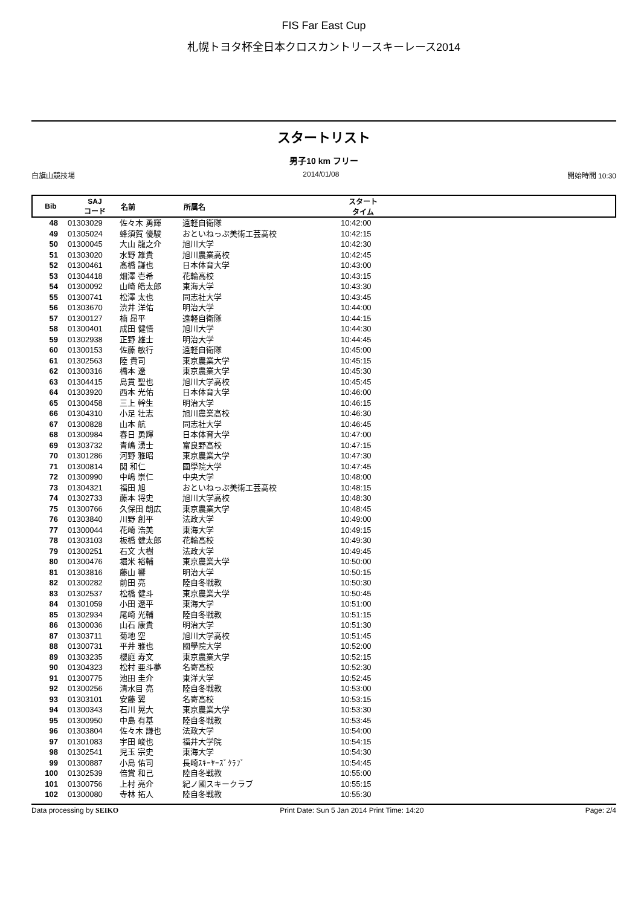FIS Far East Cup
札幌トヨタ杯全日本クロスカントリースキーレース2014
スタートリスト
男子10 km フリー
白旗山競技場 2014/01/08 開始時間 10:30
Bib SAJ
コード 名前 所属名 スタート
タイム
| 48 | 01303029 | 佐々木 勇輝 | 遠軽自衛隊 | 10:42:00 |
| 49 | 01305024 | 蜂須賀 優駿 | おといねっぷ美術工芸高校 | 10:42:15 |
| 50 | 01300045 | 大山 龍之介 | 旭川大学 | 10:42:30 |
| 51 | 01303020 | 水野 雄貴 | 旭川農業高校 | 10:42:45 |
| 52 | 01300461 | 髙橋 謙也 | 日本体育大学 | 10:43:00 |
| 53 | 01304418 | 畑澤 壱希 | 花輪高校 | 10:43:15 |
| 54 | 01300092 | 山崎 皓太郎 | 東海大学 | 10:43:30 |
| 55 | 01300741 | 松澤 太也 | 同志社大学 | 10:43:45 |
| 56 | 01303670 | 渋井 洋佑 | 明治大学 | 10:44:00 |
| 57 | 01300127 | 楠 昂平 | 遠軽自衛隊 | 10:44:15 |
| 58 | 01300401 | 成田 健悟 | 旭川大学 | 10:44:30 |
| 59 | 01302938 | 正野 雄士 | 明治大学 | 10:44:45 |
| 60 | 01300153 | 佐藤 敏行 | 遠軽自衛隊 | 10:45:00 |
| 61 | 01302563 | 陸 貴司 | 東京農業大学 | 10:45:15 |
| 62 | 01300316 | 橋本 遼 | 東京農業大学 | 10:45:30 |
| 63 | 01304415 | 島貫 聖也 | 旭川大学高校 | 10:45:45 |
| 64 | 01303920 | 西本 光佑 | 日本体育大学 | 10:46:00 |
| 65 | 01300458 | 三上 幹生 | 明治大学 | 10:46:15 |
| 66 | 01304310 | 小足 壮志 | 旭川農業高校 | 10:46:30 |
| 67 | 01300828 | 山本 航 | 同志社大学 | 10:46:45 |
| 68 | 01300984 | 春日 勇輝 | 日本体育大学 | 10:47:00 |
| 69 | 01303732 | 青嶋 湧士 | 富良野高校 | 10:47:15 |
| 70 | 01301286 | 河野 雅昭 | 東京農業大学 | 10:47:30 |
| 71 | 01300814 | 関 和仁 | 國學院大学 | 10:47:45 |
| 72 | 01300990 | 中嶋 崇仁 | 中央大学 | 10:48:00 |
| 73 | 01304321 | 福田 旭 | おといねっぷ美術工芸高校 | 10:48:15 |
| 74 | 01302733 | 藤本 将史 | 旭川大学高校 | 10:48:30 |
| 75 | 01300766 | 久保田 朗広 | 東京農業大学 | 10:48:45 |
| 76 | 01303840 | 川野 創平 | 法政大学 | 10:49:00 |
| 77 | 01300044 | 花崎 浩美 | 東海大学 | 10:49:15 |
| 78 | 01303103 | 板橋 健太郎 | 花輪高校 | 10:49:30 |
| 79 | 01300251 | 石文 大樹 | 法政大学 | 10:49:45 |
| 80 | 01300476 | 堀米 裕輔 | 東京農業大学 | 10:50:00 |
| 81 | 01303816 | 藤山 響 | 明治大学 | 10:50:15 |
| 82 | 01300282 | 前田 亮 | 陸自冬戦教 | 10:50:30 |
| 83 | 01302537 | 松橋 健斗 | 東京農業大学 | 10:50:45 |
| 84 | 01301059 | 小田 遼平 | 東海大学 | 10:51:00 |
| 85 | 01302934 | 尾崎 光輔 | 陸自冬戦教 | 10:51:15 |
| 86 | 01300036 | 山石 康貴 | 明治大学 | 10:51:30 |
| 87 | 01303711 | 菊地 空 | 旭川大学高校 | 10:51:45 |
| 88 | 01300731 | 平井 雅也 | 國學院大学 | 10:52:00 |
| 89 | 01303235 | 櫻庭 寿文 | 東京農業大学 | 10:52:15 |
| 90 | 01304323 | 松村 亜斗夢 | 名寄高校 | 10:52:30 |
| 91 | 01300775 | 池田 圭介 | 東洋大学 | 10:52:45 |
| 92 | 01300256 | 清水目 亮 | 陸自冬戦教 | 10:53:00 |
| 93 | 01303101 | 安藤 翼 | 名寄高校 | 10:53:15 |
| 94 | 01300343 | 石川 晃大 | 東京農業大学 | 10:53:30 |
| 95 | 01300950 | 中島 有基 | 陸自冬戦教 | 10:53:45 |
| 96 | 01303804 | 佐々木 謙也 | 法政大学 | 10:54:00 |
| 97 | 01301083 | 宇田 峻也 | 福井大学院 | 10:54:15 |
| 98 | 01302541 | 児玉 宗史 | 東海大学 | 10:54:30 |
| 99 | 01300887 | 小島 佑司 | 長崎ｽｷｰﾔｰｽﾞｸﾗﾌﾞ | 10:54:45 |
| 100 | 01302539 | 倍賞 和己 | 陸自冬戦教 | 10:55:00 |
| 101 | 01300756 | 上村 亮介 | 紀ノ國スキークラブ | 10:55:15 |
| 102 | 01300080 | 寺林 拓人 | 陸自冬戦教 | 10:55:30 |
Data processing by SEIKO Print Date: Sun 5 Jan 2014 Print Time: 14:20 Page: 2/4